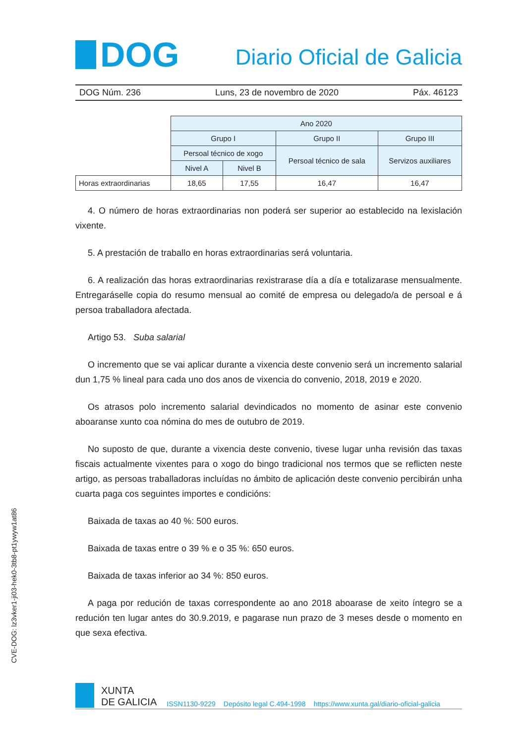DOG
Diario Oficial de Galicia
DOG Núm. 236 Luns, 23 de novembro de 2020 Páx. 46123
| | Ano 2020 | | | |
| --- | --- | --- | --- | --- |
| | Grupo I | | Grupo II | Grupo III |
| | Persoal técnico de xogo | | Persoal técnico de sala | Servizos auxiliares |
| | Nivel A | Nivel B | | |
| Horas extraordinarias | 18,65 | 17,55 | 16,47 | 16,47 |
4. O número de horas extraordinarias non poderá ser superior ao establecido na lexislación vixente.
5. A prestación de traballo en horas extraordinarias será voluntaria.
6. A realización das horas extraordinarias rexistrarase día a día e totalizarase mensualmente. Entregaráselle copia do resumo mensual ao comité de empresa ou delegado/a de persoal e á persoa traballadora afectada.
Artigo 53. Suba salarial
O incremento que se vai aplicar durante a vixencia deste convenio será un incremento salarial dun 1,75 % lineal para cada uno dos anos de vixencia do convenio, 2018, 2019 e 2020.
Os atrasos polo incremento salarial devindicados no momento de asinar este convenio aboaranse xunto coa nómina do mes de outubro de 2019.
No suposto de que, durante a vixencia deste convenio, tivese lugar unha revisión das taxas fiscais actualmente vixentes para o xogo do bingo tradicional nos termos que se reflicten neste artigo, as persoas traballadoras incluídas no ámbito de aplicación deste convenio percibirán unha cuarta paga cos seguintes importes e condicións:
Baixada de taxas ao 40 %: 500 euros.
Baixada de taxas entre o 39 % e o 35 %: 650 euros.
Baixada de taxas inferior ao 34 %: 850 euros.
A paga por redución de taxas correspondente ao ano 2018 aboarase de xeito íntegro se a redución ten lugar antes do 30.9.2019, e pagarase nun prazo de 3 meses desde o momento en que sexa efectiva.
CVE-DOG: lz3vker1-ji03-hek0-3tb8-pt1ywyw1at86
XUNTA
DE GALICIA
ISSN1130-9229 Depósito legal C.494-1998 https://www.xunta.gal/diario-oficial-galicia